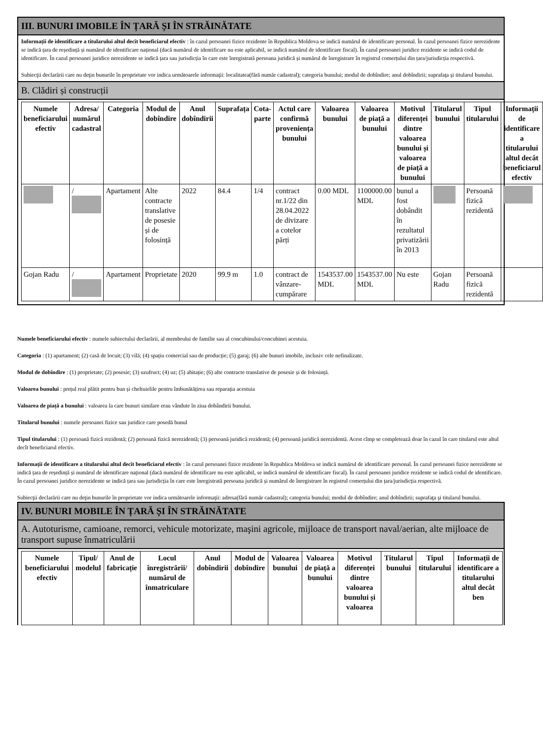III. BUNURI IMOBILE ÎN ȚARĂ ȘI ÎN STRĂINĂTATE
Informații de identificare a titularului altul decît beneficiarul efectiv : în cazul persoanei fizice rezidente în Republica Moldova se indică numărul de identificare personal. În cazul persoanei fizice nerezidente se indică țara de reședință și numărul de identificare național (dacă numărul de identificare nu este aplicabil, se indică numărul de identificare fiscal). În cazul persoanei juridice rezidente se indică codul de identificare. În cazul persoanei juridice nerezidente se indică țara sau jurisdicția în care este înregistrată persoana juridică și numărul de înregistrare în registrul comerțului din țara/jurisdicția respectivă.
Subiecţii declarării care nu deţin bunurile în proprietate vor indica următoarele informaţii: localitatea(fără număr cadastral); categoria bunului; modul de dobîndire; anul dobîndirii; suprafaţa şi titularul bunului.
B. Clădiri și construcții
| Numele beneficiarului efectiv | Adresa/ numărul cadastral | Categoria | Modul de dobîndire | Anul dobîndirii | Suprafața | Cota-parte | Actul care confirmă proveniența bunului | Valoarea bunului | Valoarea de piață a bunului | Motivul diferenței dintre valoarea bunului și valoarea de piață a bunului | Titularul bunului | Tipul titularului | Informații de identificare a titularului altul decât beneficiarul efectiv |
| --- | --- | --- | --- | --- | --- | --- | --- | --- | --- | --- | --- | --- | --- |
| | / | Apartament | Alte contracte translative de posesie și de folosință | 2022 | 84.4 | 1/4 | contract nr.1/22 din 28.04.2022 de divizare a cotelor părți | 0.00 MDL | 1100000.00 MDL | bunul a fost dobândit în rezultatul privatizării în 2013 | | Persoană fizică rezidentă | |
| Gojan Radu | / | Apartament | Proprietate | 2020 | 99.9 m | 1.0 | contract de vânzare-cumpărare | 1543537.00 MDL | 1543537.00 MDL | Nu este | Gojan Radu | Persoană fizică rezidentă | |
Numele beneficiarului efectiv : numele subiectului declarării, al membrului de familie sau al concubinului/concubinei acestuia.
Categoria : (1) apartament; (2) casă de locuit; (3) vilă; (4) spațiu comercial sau de producție; (5) garaj; (6) alte bunuri imobile, inclusiv cele nefinalizate.
Modul de dobîndire : (1) proprietate; (2) posesie; (3) uzufruct; (4) uz; (5) abitație; (6) alte contracte translative de posesie și de folosință.
Valoarea bunului : prețul real plătit pentru bun și cheltuielile pentru îmbunătățirea sau reparația acestuia
Valoarea de piață a bunului : valoarea la care bunuri similare erau vândute în ziua dobândirii bunului.
Titularul bunului : numele persoanei fizice sau juridice care posedă bunul
Tipul titularului : (1) persoană fizică rezidentă; (2) persoană fizică nerezidentă; (3) persoană juridică rezidentă; (4) persoană juridică nerezidentă. Acest cîmp se completează doar în cazul în care titularul este altul decît beneficiarul efectiv.
Informații de identificare a titularului altul decît beneficiarul efectiv : în cazul persoanei fizice rezidente în Republica Moldova se indică numărul de identificare personal. În cazul persoanei fizice nerezidente se indică țara de reședință și numărul de identificare național (dacă numărul de identificare nu este aplicabil, se indică numărul de identificare fiscal). În cazul persoanei juridice rezidente se indică codul de identificare. În cazul persoanei juridice nerezidente se indică țara sau jurisdicția în care este înregistrată persoana juridică și numărul de înregistrare în registrul comerțului din țara/jurisdicția respectivă.
Subiecţii declarării care nu deţin bunurile în proprietate vor indica următoarele informaţii: adresa(fără număr cadastral); categoria bunului; modul de dobîndire; anul dobîndirii; suprafaţa şi titularul bunului.
IV. BUNURI MOBILE ÎN ȚARĂ ȘI ÎN STRĂINĂTATE
A. Autoturisme, camioane, remorci, vehicule motorizate, maşini agricole, mijloace de transport naval/aerian, alte mijloace de transport supuse înmatriculării
| Numele beneficiarului efectiv | Tipul/ modelul | Anul de fabricație | Locul înregistrării/ numărul de înmatriculare | Anul dobîndirii | Modul de dobîndire | Valoarea bunului | Valoarea de piață a bunului | Motivul diferenței dintre valoarea bunului și valoarea | Titularul bunului | Tipul titularului | Informații de identificare a titularului altul decât ben |
| --- | --- | --- | --- | --- | --- | --- | --- | --- | --- | --- | --- |